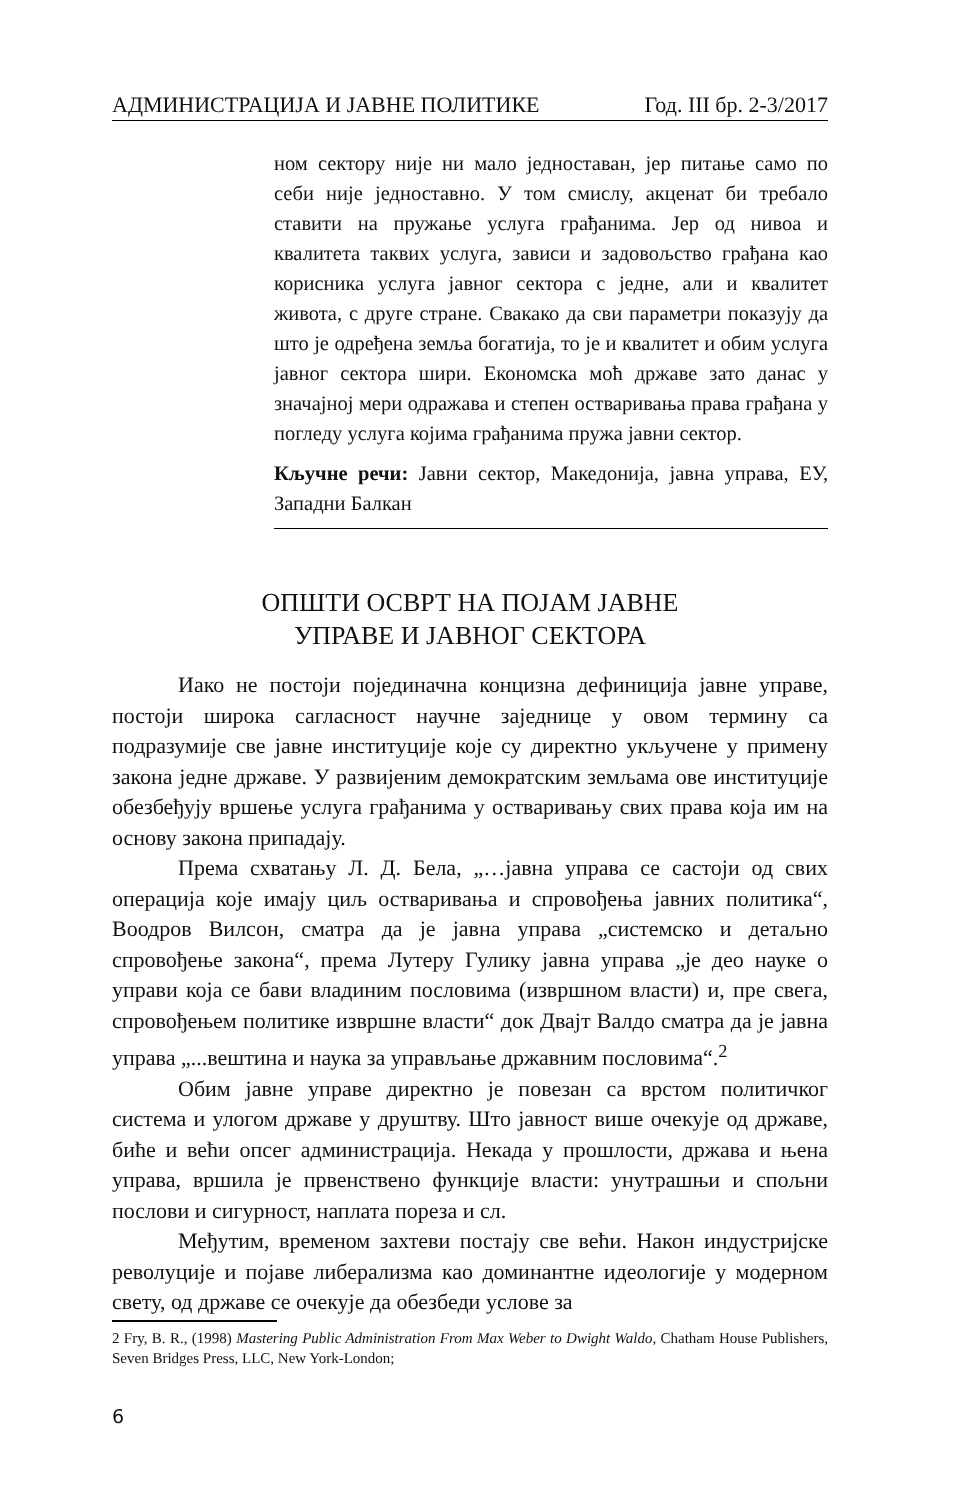АДМИНИСТРАЦИЈА И ЈАВНЕ ПОЛИТИКЕ Год. III бр. 2-3/2017
ном сектору није ни мало једноставан, јер питање само по себи није једноставно. У том смислу, акценат би требало ставити на пружање услуга грађанима. Јер од нивоа и квалитета таквих услуга, зависи и задовољство грађана као корисника услуга јавног сектора с једне, али и квалитет живота, с друге стране. Свакако да сви параметри показују да што је одређена земља богатија, то је и квалитет и обим услуга јавног сектора шири. Економска моћ државе зато данас у значајној мери одражава и степен остваривања права грађана у погледу услуга којима грађанима пружа јавни сектор.
Кључне речи: Јавни сектор, Македонија, јавна управа, ЕУ, Западни Балкан
ОПШТИ ОСВРТ НА ПОЈАМ ЈАВНЕ
УПРАВЕ И ЈАВНОГ СЕКТОРА
Иако не постоји појединачна концизна дефиниција јавне управе, постоји широка сагласност научне заједнице у овом термину са подразумије све јавне институције које су директно укључене у примену закона једне државе. У развијеним демократским земљама ове институције обезбеђују вршење услуга грађанима у остваривању свих права која им на основу закона припадају.
Према схватању Л. Д. Бела, „…јавна управа се састоји од свих операција које имају циљ остваривања и спровођења јавних политика“, Воодров Вилсон, сматра да је јавна управа „системско и детаљно спровођење закона“, према Лутеру Гулику јавна управа „је део науке о управи која се бави владиним пословима (извршном власти) и, пре свега, спровођењем политике извршне власти“ док Двајт Валдо сматра да је јавна управа „...вештина и наука за управљање државним пословима“.<sup>2</sup>
Обим јавне управе директно је повезан са врстом политичког система и улогом државе у друштву. Што јавност више очекује од државе, биће и већи опсег администрација. Некада у прошлости, држава и њена управа, вршила је првенствено функције власти: унутрашњи и спољни послови и сигурност, наплата пореза и сл.
Међутим, временом захтеви постају све већи. Након индустријске револуције и појаве либерализма као доминантне идеологије у модерном свету, од државе се очекује да обезбеди услове за
2 Fry, B. R., (1998) Mastering Public Administration From Max Weber to Dwight Waldo, Chatham House Publishers, Seven Bridges Press, LLC, New York-London;
6